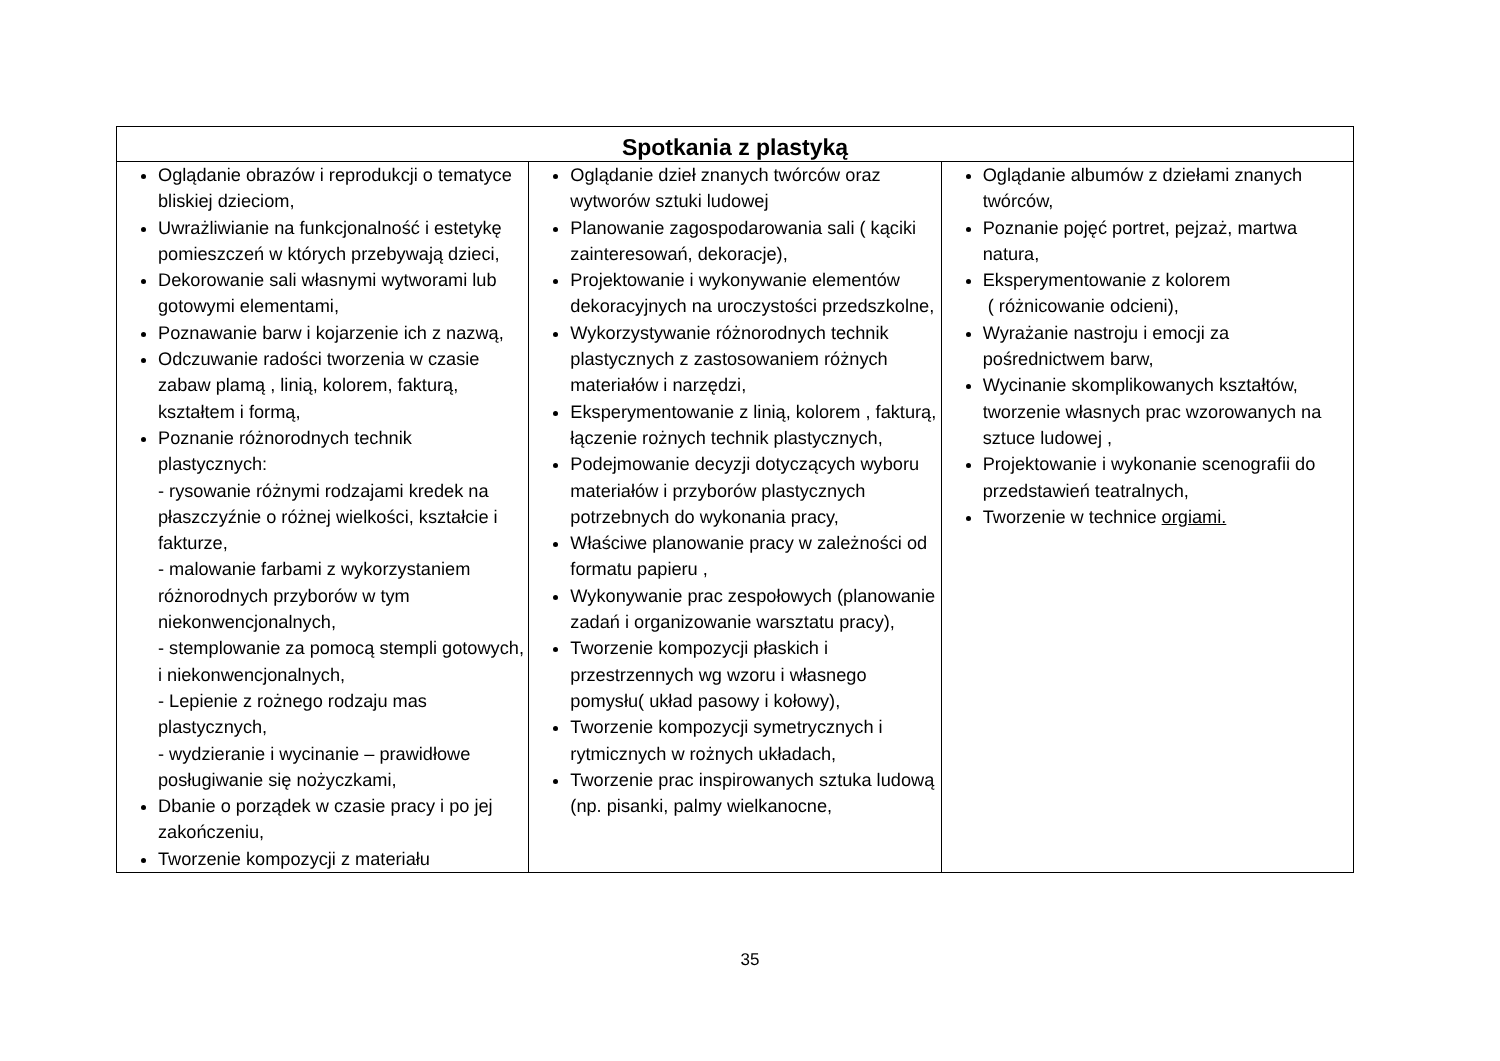| Spotkania z plastyką | | |
| --- | --- | --- |
| Oglądanie obrazów i reprodukcji o tematyce bliskiej dzieciom, Uwrażliwianie na funkcjonalność i estetykę pomieszczeń w których przebywają dzieci, Dekorowanie sali własnymi wytworami lub gotowymi elementami, Poznawanie barw i kojarzenie ich z nazwą, Odczuwanie radości tworzenia w czasie zabaw plamą , linią, kolorem, fakturą, kształtem i formą, Poznanie różnorodnych technik plastycznych: - rysowanie różnymi rodzajami kredek na płaszczyźnie o różnej wielkości, kształcie i fakturze, - malowanie farbami z wykorzystaniem różnorodnych przyborów w tym niekonwencjonalnych, - stemplowanie za pomocą stempli gotowych, i niekonwencjonalnych, - Lepienie z rożnego rodzaju mas plastycznych, - wydzieranie i wycinanie – prawidłowe posługiwanie się nożyczkami, Dbanie o porządek w czasie pracy i po jej zakończeniu, Tworzenie kompozycji z materiału | Oglądanie dzieł znanych twórców oraz wytworów sztuki ludowej Planowanie zagospodarowania sali ( kąciki zainteresowań, dekoracje), Projektowanie i wykonywanie elementów dekoracyjnych na uroczystości przedszkolne, Wykorzystywanie różnorodnych technik plastycznych z zastosowaniem różnych materiałów i narzędzi, Eksperymentowanie z linią, kolorem , fakturą, łączenie rożnych technik plastycznych, Podejmowanie decyzji dotyczących wyboru materiałów i przyborów plastycznych potrzebnych do wykonania pracy, Właściwe planowanie pracy w zależności od formatu papieru , Wykonywanie prac zespołowych (planowanie zadań i organizowanie warsztatu pracy), Tworzenie kompozycji płaskich i przestrzennych wg wzoru i własnego pomysłu( układ pasowy i kołowy), Tworzenie kompozycji symetrycznych i rytmicznych w rożnych układach, Tworzenie prac inspirowanych sztuka ludową (np. pisanki, palmy wielkanocne, | Oglądanie albumów z dziełami znanych twórców, Poznanie pojęć portret, pejzaż, martwa natura, Eksperymentowanie z kolorem ( różnicowanie odcieni), Wyrażanie nastroju i emocji za pośrednictwem barw, Wycinanie skomplikowanych kształtów, tworzenie własnych prac wzorowanych na sztuce ludowej , Projektowanie i wykonanie scenografii do przedstawień teatralnych, Tworzenie w technice orgiami. |
35